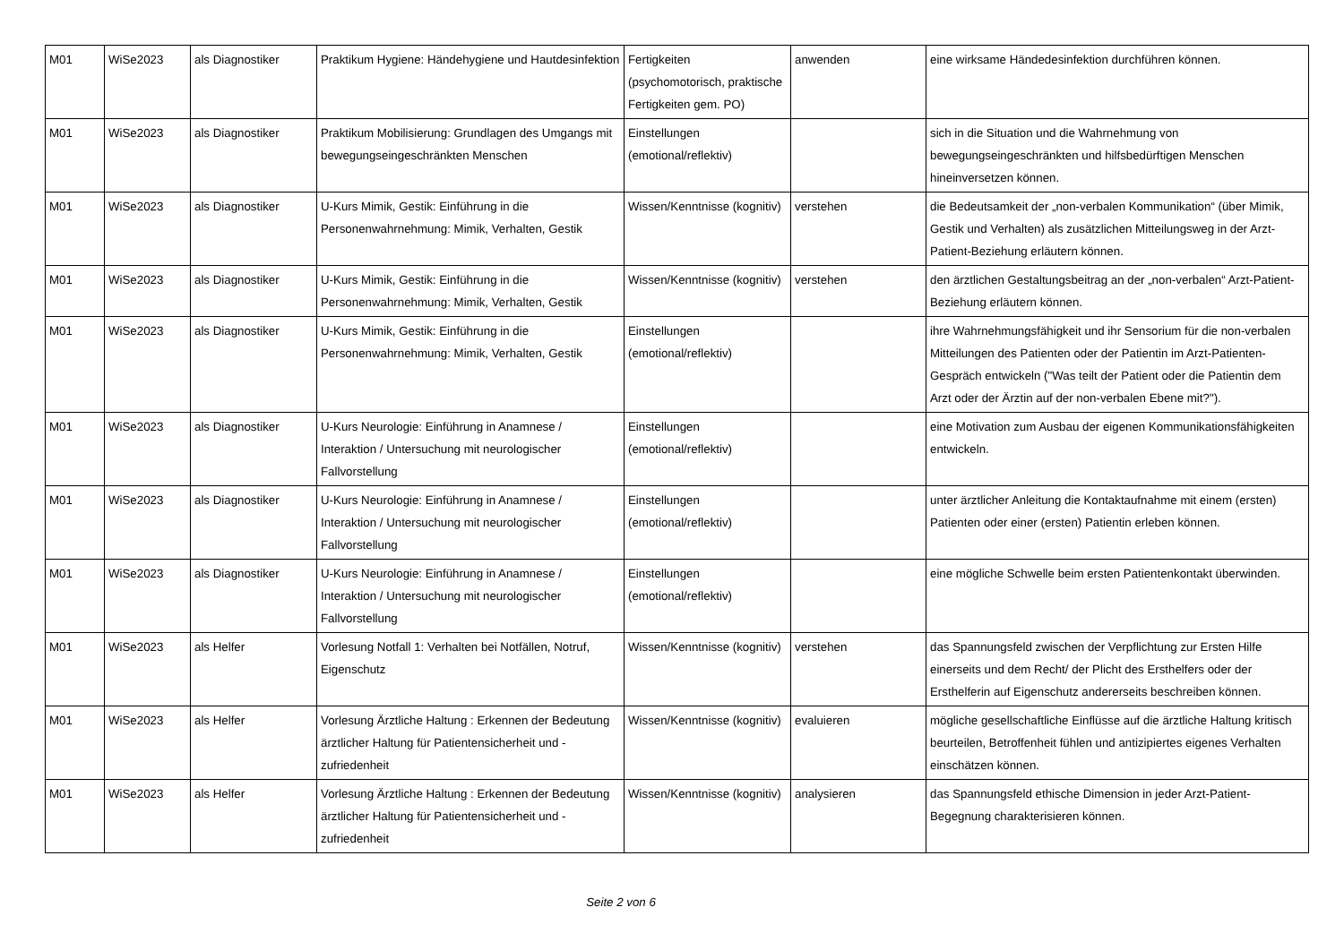| M01 | WiSe2023 | als Diagnostiker | Praktikum Hygiene: Händehygiene und Hautdesinfektion | Fertigkeiten (psychomotorisch, praktische Fertigkeiten gem. PO) | anwenden | eine wirksame Händedesinfektion durchführen können. |
| M01 | WiSe2023 | als Diagnostiker | Praktikum Mobilisierung: Grundlagen des Umgangs mit bewegungseingeschränkten Menschen | Einstellungen (emotional/reflektiv) | | sich in die Situation und die Wahrnehmung von bewegungseingeschränkten und hilfsbedürftigen Menschen hineinversetzen können. |
| M01 | WiSe2023 | als Diagnostiker | U-Kurs Mimik, Gestik: Einführung in die Personenwahrnehmung: Mimik, Verhalten, Gestik | Wissen/Kenntnisse (kognitiv) | verstehen | die Bedeutsamkeit der „non-verbalen Kommunikation“ (über Mimik, Gestik und Verhalten) als zusätzlichen Mitteilungsweg in der Arzt-Patient-Beziehung erläutern können. |
| M01 | WiSe2023 | als Diagnostiker | U-Kurs Mimik, Gestik: Einführung in die Personenwahrnehmung: Mimik, Verhalten, Gestik | Wissen/Kenntnisse (kognitiv) | verstehen | den ärztlichen Gestaltungsbeitrag an der „non-verbalen“ Arzt-Patient-Beziehung erläutern können. |
| M01 | WiSe2023 | als Diagnostiker | U-Kurs Mimik, Gestik: Einführung in die Personenwahrnehmung: Mimik, Verhalten, Gestik | Einstellungen (emotional/reflektiv) | | ihre Wahrnehmungsfähigkeit und ihr Sensorium für die non-verbalen Mitteilungen des Patienten oder der Patientin im Arzt-Patienten-Gespräch entwickeln ("Was teilt der Patient oder die Patientin dem Arzt oder der Ärztin auf der non-verbalen Ebene mit?"). |
| M01 | WiSe2023 | als Diagnostiker | U-Kurs Neurologie: Einführung in Anamnese / Interaktion / Untersuchung mit neurologischer Fallvorstellung | Einstellungen (emotional/reflektiv) | | eine Motivation zum Ausbau der eigenen Kommunikationsfähigkeiten entwickeln. |
| M01 | WiSe2023 | als Diagnostiker | U-Kurs Neurologie: Einführung in Anamnese / Interaktion / Untersuchung mit neurologischer Fallvorstellung | Einstellungen (emotional/reflektiv) | | unter ärztlicher Anleitung die Kontaktaufnahme mit einem (ersten) Patienten oder einer (ersten) Patientin erleben können. |
| M01 | WiSe2023 | als Diagnostiker | U-Kurs Neurologie: Einführung in Anamnese / Interaktion / Untersuchung mit neurologischer Fallvorstellung | Einstellungen (emotional/reflektiv) | | eine mögliche Schwelle beim ersten Patientenkontakt überwinden. |
| M01 | WiSe2023 | als Helfer | Vorlesung Notfall 1: Verhalten bei Notfällen, Notruf, Eigenschutz | Wissen/Kenntnisse (kognitiv) | verstehen | das Spannungsfeld zwischen der Verpflichtung zur Ersten Hilfe einerseits und dem Recht/ der Plicht des Ersthelfers oder der Ersthelferin auf Eigenschutz andererseits beschreiben können. |
| M01 | WiSe2023 | als Helfer | Vorlesung Ärztliche Haltung : Erkennen der Bedeutung ärztlicher Haltung für Patientensicherheit und -zufriedenheit | Wissen/Kenntnisse (kognitiv) | evaluieren | mögliche gesellschaftliche Einflüsse auf die ärztliche Haltung kritisch beurteilen, Betroffenheit fühlen und antizipiertes eigenes Verhalten einschätzen können. |
| M01 | WiSe2023 | als Helfer | Vorlesung Ärztliche Haltung : Erkennen der Bedeutung ärztlicher Haltung für Patientensicherheit und -zufriedenheit | Wissen/Kenntnisse (kognitiv) | analysieren | das Spannungsfeld ethische Dimension in jeder Arzt-Patient-Begegnung charakterisieren können. |
Seite 2 von 6